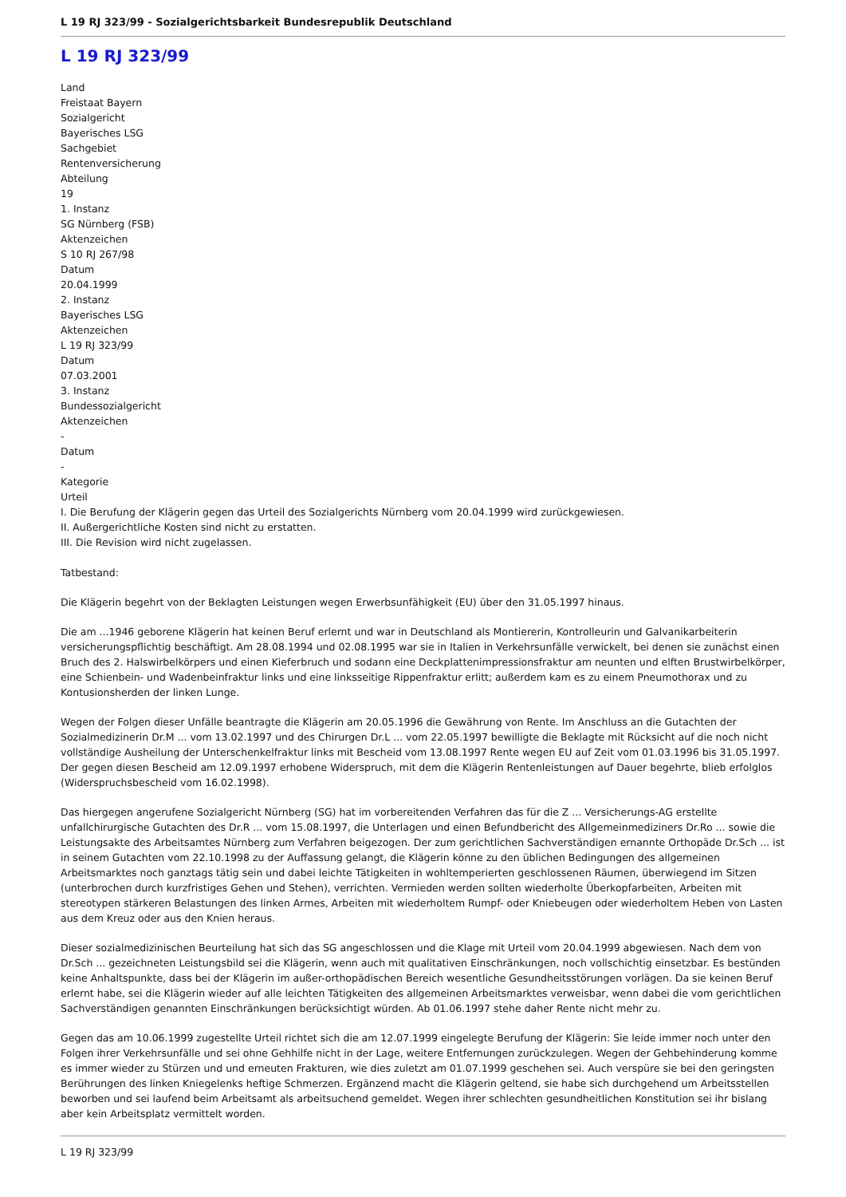L 19 RJ 323/99 - Sozialgerichtsbarkeit Bundesrepublik Deutschland
L 19 RJ 323/99
Land
Freistaat Bayern
Sozialgericht
Bayerisches LSG
Sachgebiet
Rentenversicherung
Abteilung
19
1. Instanz
SG Nürnberg (FSB)
Aktenzeichen
S 10 RJ 267/98
Datum
20.04.1999
2. Instanz
Bayerisches LSG
Aktenzeichen
L 19 RJ 323/99
Datum
07.03.2001
3. Instanz
Bundessozialgericht
Aktenzeichen
-
Datum
-
Kategorie
Urteil
I. Die Berufung der Klägerin gegen das Urteil des Sozialgerichts Nürnberg vom 20.04.1999 wird zurückgewiesen.
II. Außergerichtliche Kosten sind nicht zu erstatten.
III. Die Revision wird nicht zugelassen.
Tatbestand:
Die Klägerin begehrt von der Beklagten Leistungen wegen Erwerbsunfähigkeit (EU) über den 31.05.1997 hinaus.
Die am ...1946 geborene Klägerin hat keinen Beruf erlernt und war in Deutschland als Montiererin, Kontrolleurin und Galvanikarbeiterin versicherungspflichtig beschäftigt. Am 28.08.1994 und 02.08.1995 war sie in Italien in Verkehrsunfälle verwickelt, bei denen sie zunächst einen Bruch des 2. Halswirbelkörpers und einen Kieferbruch und sodann eine Deckplattenimpressionsfraktur am neunten und elften Brustwirbelkörper, eine Schienbein- und Wadenbeinfraktur links und eine linksseitige Rippenfraktur erlitt; außerdem kam es zu einem Pneumothorax und zu Kontusionsherden der linken Lunge.
Wegen der Folgen dieser Unfälle beantragte die Klägerin am 20.05.1996 die Gewährung von Rente. Im Anschluss an die Gutachten der Sozialmedizinerin Dr.M ... vom 13.02.1997 und des Chirurgen Dr.L ... vom 22.05.1997 bewilligte die Beklagte mit Rücksicht auf die noch nicht vollständige Ausheilung der Unterschenkelfraktur links mit Bescheid vom 13.08.1997 Rente wegen EU auf Zeit vom 01.03.1996 bis 31.05.1997. Der gegen diesen Bescheid am 12.09.1997 erhobene Widerspruch, mit dem die Klägerin Rentenleistungen auf Dauer begehrte, blieb erfolglos (Widerspruchsbescheid vom 16.02.1998).
Das hiergegen angerufene Sozialgericht Nürnberg (SG) hat im vorbereitenden Verfahren das für die Z ... Versicherungs-AG erstellte unfallchirurgische Gutachten des Dr.R ... vom 15.08.1997, die Unterlagen und einen Befundbericht des Allgemeinmediziners Dr.Ro ... sowie die Leistungsakte des Arbeitsamtes Nürnberg zum Verfahren beigezogen. Der zum gerichtlichen Sachverständigen ernannte Orthopäde Dr.Sch ... ist in seinem Gutachten vom 22.10.1998 zu der Auffassung gelangt, die Klägerin könne zu den üblichen Bedingungen des allgemeinen Arbeitsmarktes noch ganztags tätig sein und dabei leichte Tätigkeiten in wohltemperierten geschlossenen Räumen, überwiegend im Sitzen (unterbrochen durch kurzfristiges Gehen und Stehen), verrichten. Vermieden werden sollten wiederholte Überkopfarbeiten, Arbeiten mit stereotypen stärkeren Belastungen des linken Armes, Arbeiten mit wiederholtem Rumpf- oder Kniebeugen oder wiederholtem Heben von Lasten aus dem Kreuz oder aus den Knien heraus.
Dieser sozialmedizinischen Beurteilung hat sich das SG angeschlossen und die Klage mit Urteil vom 20.04.1999 abgewiesen. Nach dem von Dr.Sch ... gezeichneten Leistungsbild sei die Klägerin, wenn auch mit qualitativen Einschränkungen, noch vollschichtig einsetzbar. Es bestünden keine Anhaltspunkte, dass bei der Klägerin im außer-orthopädischen Bereich wesentliche Gesundheitsstörungen vorlägen. Da sie keinen Beruf erlernt habe, sei die Klägerin wieder auf alle leichten Tätigkeiten des allgemeinen Arbeitsmarktes verweisbar, wenn dabei die vom gerichtlichen Sachverständigen genannten Einschränkungen berücksichtigt würden. Ab 01.06.1997 stehe daher Rente nicht mehr zu.
Gegen das am 10.06.1999 zugestellte Urteil richtet sich die am 12.07.1999 eingelegte Berufung der Klägerin: Sie leide immer noch unter den Folgen ihrer Verkehrsunfälle und sei ohne Gehhilfe nicht in der Lage, weitere Entfernungen zurückzulegen. Wegen der Gehbehinderung komme es immer wieder zu Stürzen und und erneuten Frakturen, wie dies zuletzt am 01.07.1999 geschehen sei. Auch verspüre sie bei den geringsten Berührungen des linken Kniegelenks heftige Schmerzen. Ergänzend macht die Klägerin geltend, sie habe sich durchgehend um Arbeitsstellen beworben und sei laufend beim Arbeitsamt als arbeitsuchend gemeldet. Wegen ihrer schlechten gesundheitlichen Konstitution sei ihr bislang aber kein Arbeitsplatz vermittelt worden.
L 19 RJ 323/99